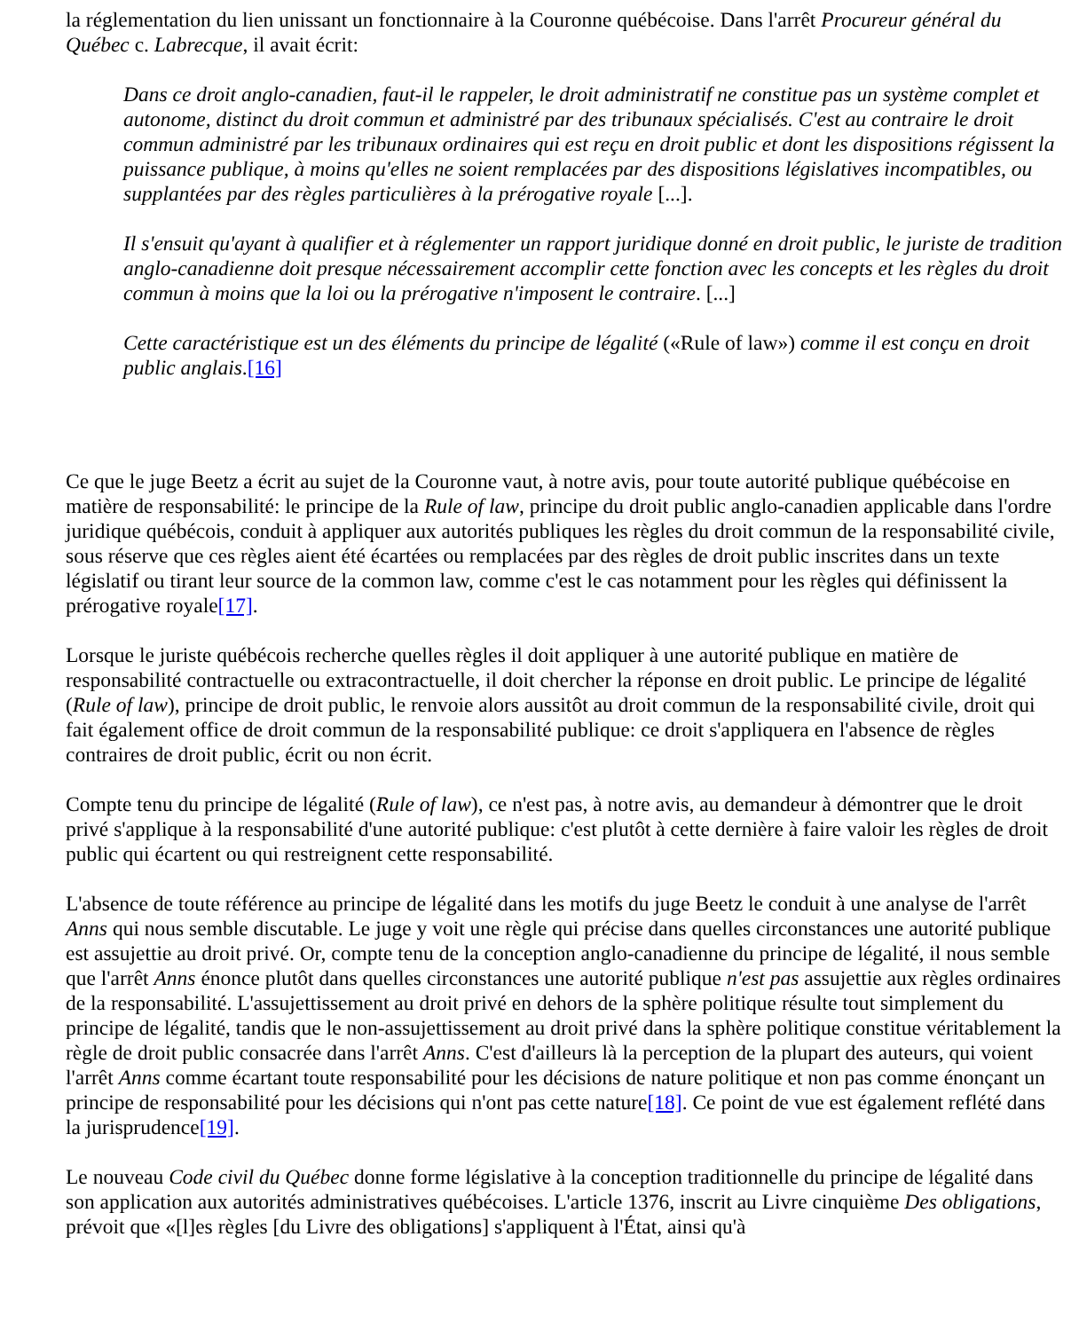la réglementation du lien unissant un fonctionnaire à la Couronne québécoise. Dans l'arrêt Procureur général du Québec c. Labrecque, il avait écrit:
Dans ce droit anglo-canadien, faut-il le rappeler, le droit administratif ne constitue pas un système complet et autonome, distinct du droit commun et administré par des tribunaux spécialisés. C'est au contraire le droit commun administré par les tribunaux ordinaires qui est reçu en droit public et dont les dispositions régissent la puissance publique, à moins qu'elles ne soient remplacées par des dispositions législatives incompatibles, ou supplantées par des règles particulières à la prérogative royale [...].
Il s'ensuit qu'ayant à qualifier et à réglementer un rapport juridique donné en droit public, le juriste de tradition anglo-canadienne doit presque nécessairement accomplir cette fonction avec les concepts et les règles du droit commun à moins que la loi ou la prérogative n'imposent le contraire. [...]
Cette caractéristique est un des éléments du principe de légalité («Rule of law») comme il est conçu en droit public anglais.[16]
Ce que le juge Beetz a écrit au sujet de la Couronne vaut, à notre avis, pour toute autorité publique québécoise en matière de responsabilité: le principe de la Rule of law, principe du droit public anglo-canadien applicable dans l'ordre juridique québécois, conduit à appliquer aux autorités publiques les règles du droit commun de la responsabilité civile, sous réserve que ces règles aient été écartées ou remplacées par des règles de droit public inscrites dans un texte législatif ou tirant leur source de la common law, comme c'est le cas notamment pour les règles qui définissent la prérogative royale[17].
Lorsque le juriste québécois recherche quelles règles il doit appliquer à une autorité publique en matière de responsabilité contractuelle ou extracontractuelle, il doit chercher la réponse en droit public. Le principe de légalité (Rule of law), principe de droit public, le renvoie alors aussitôt au droit commun de la responsabilité civile, droit qui fait également office de droit commun de la responsabilité publique: ce droit s'appliquera en l'absence de règles contraires de droit public, écrit ou non écrit.
Compte tenu du principe de légalité (Rule of law), ce n'est pas, à notre avis, au demandeur à démontrer que le droit privé s'applique à la responsabilité d'une autorité publique: c'est plutôt à cette dernière à faire valoir les règles de droit public qui écartent ou qui restreignent cette responsabilité.
L'absence de toute référence au principe de légalité dans les motifs du juge Beetz le conduit à une analyse de l'arrêt Anns qui nous semble discutable. Le juge y voit une règle qui précise dans quelles circonstances une autorité publique est assujettie au droit privé. Or, compte tenu de la conception anglo-canadienne du principe de légalité, il nous semble que l'arrêt Anns énonce plutôt dans quelles circonstances une autorité publique n'est pas assujettie aux règles ordinaires de la responsabilité. L'assujettissement au droit privé en dehors de la sphère politique résulte tout simplement du principe de légalité, tandis que le non-assujettissement au droit privé dans la sphère politique constitue véritablement la règle de droit public consacrée dans l'arrêt Anns. C'est d'ailleurs là la perception de la plupart des auteurs, qui voient l'arrêt Anns comme écartant toute responsabilité pour les décisions de nature politique et non pas comme énonçant un principe de responsabilité pour les décisions qui n'ont pas cette nature[18]. Ce point de vue est également reflété dans la jurisprudence[19].
Le nouveau Code civil du Québec donne forme législative à la conception traditionnelle du principe de légalité dans son application aux autorités administratives québécoises. L'article 1376, inscrit au Livre cinquième Des obligations, prévoit que «[l]es règles [du Livre des obligations] s'appliquent à l'État, ainsi qu'à